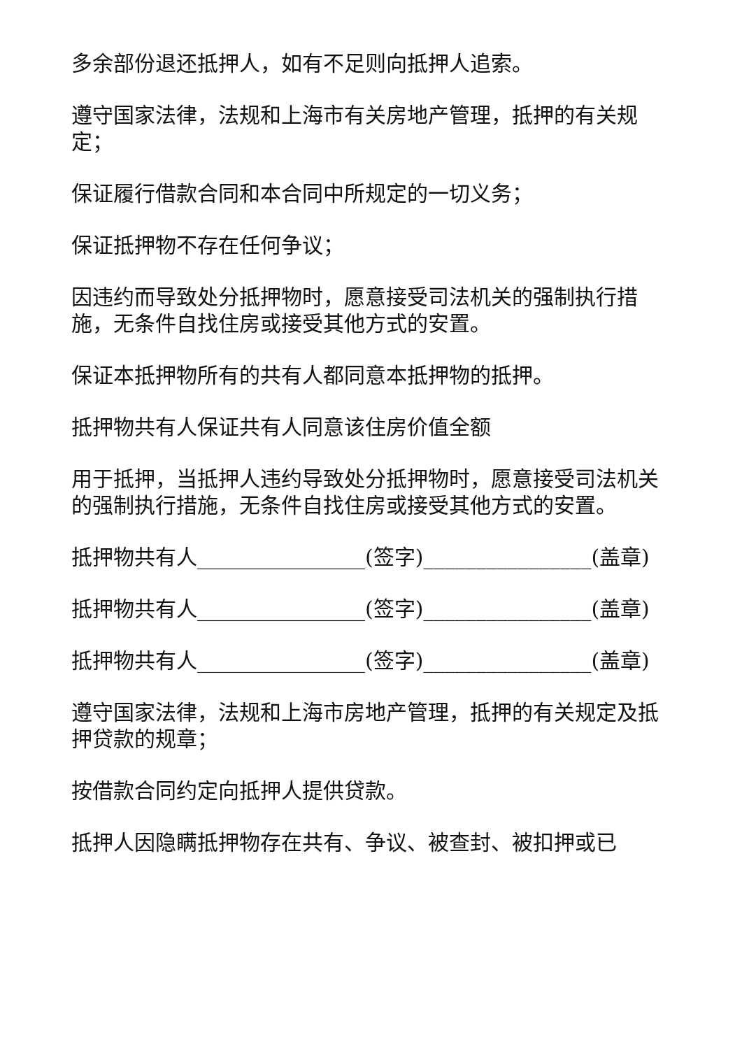多余部份退还抵押人，如有不足则向抵押人追索。
遵守国家法律，法规和上海市有关房地产管理，抵押的有关规定；
保证履行借款合同和本合同中所规定的一切义务；
保证抵押物不存在任何争议；
因违约而导致处分抵押物时，愿意接受司法机关的强制执行措施，无条件自找住房或接受其他方式的安置。
保证本抵押物所有的共有人都同意本抵押物的抵押。
抵押物共有人保证共有人同意该住房价值全额
用于抵押，当抵押人违约导致处分抵押物时，愿意接受司法机关的强制执行措施，无条件自找住房或接受其他方式的安置。
抵押物共有人________________(签字)________________(盖章)
抵押物共有人________________(签字)________________(盖章)
抵押物共有人________________(签字)________________(盖章)
遵守国家法律，法规和上海市房地产管理，抵押的有关规定及抵押贷款的规章；
按借款合同约定向抵押人提供贷款。
抵押人因隐瞒抵押物存在共有、争议、被查封、被扣押或已